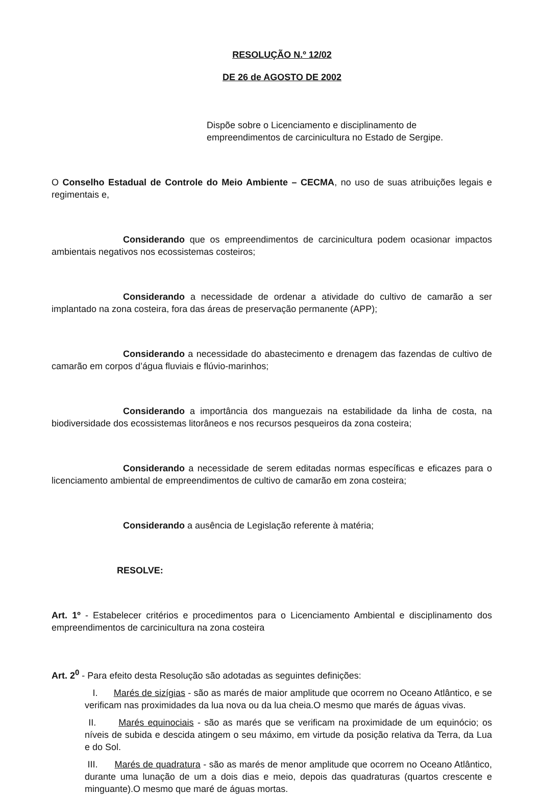RESOLUÇÃO N.º 12/02
DE 26 de AGOSTO DE 2002
Dispõe sobre o Licenciamento e disciplinamento de empreendimentos de carcinicultura no Estado de Sergipe.
O Conselho Estadual de Controle do Meio Ambiente – CECMA, no uso de suas atribuições legais e regimentais e,
Considerando que os empreendimentos de carcinicultura podem ocasionar impactos ambientais negativos nos ecossistemas costeiros;
Considerando a necessidade de ordenar a atividade do cultivo de camarão a ser implantado na zona costeira, fora das áreas de preservação permanente (APP);
Considerando a necessidade do abastecimento e drenagem das fazendas de cultivo de camarão em corpos d’água fluviais e flúvio-marinhos;
Considerando a importância dos manguezais na estabilidade da linha de costa, na biodiversidade dos ecossistemas litorâneos e nos recursos pesqueiros da zona costeira;
Considerando a necessidade de serem editadas normas específicas e eficazes para o licenciamento ambiental de empreendimentos de cultivo de camarão em zona costeira;
Considerando a ausência de Legislação referente à matéria;
RESOLVE:
Art. 1º - Estabelecer critérios e procedimentos para o Licenciamento Ambiental e disciplinamento dos empreendimentos de carcinicultura na zona costeira
Art. 2<sup>0</sup> - Para efeito desta Resolução são adotadas as seguintes definições:
I. Marés de sizígias - são as marés de maior amplitude que ocorrem no Oceano Atlântico, e se verificam nas proximidades da lua nova ou da lua cheia.O mesmo que marés de águas vivas.
II. Marés equinociais - são as marés que se verificam na proximidade de um equinócio; os níveis de subida e descida atingem o seu máximo, em virtude da posição relativa da Terra, da Lua e do Sol.
III. Marés de quadratura - são as marés de menor amplitude que ocorrem no Oceano Atlântico, durante uma lunação de um a dois dias e meio, depois das quadraturas (quartos crescente e minguante).O mesmo que maré de águas mortas.